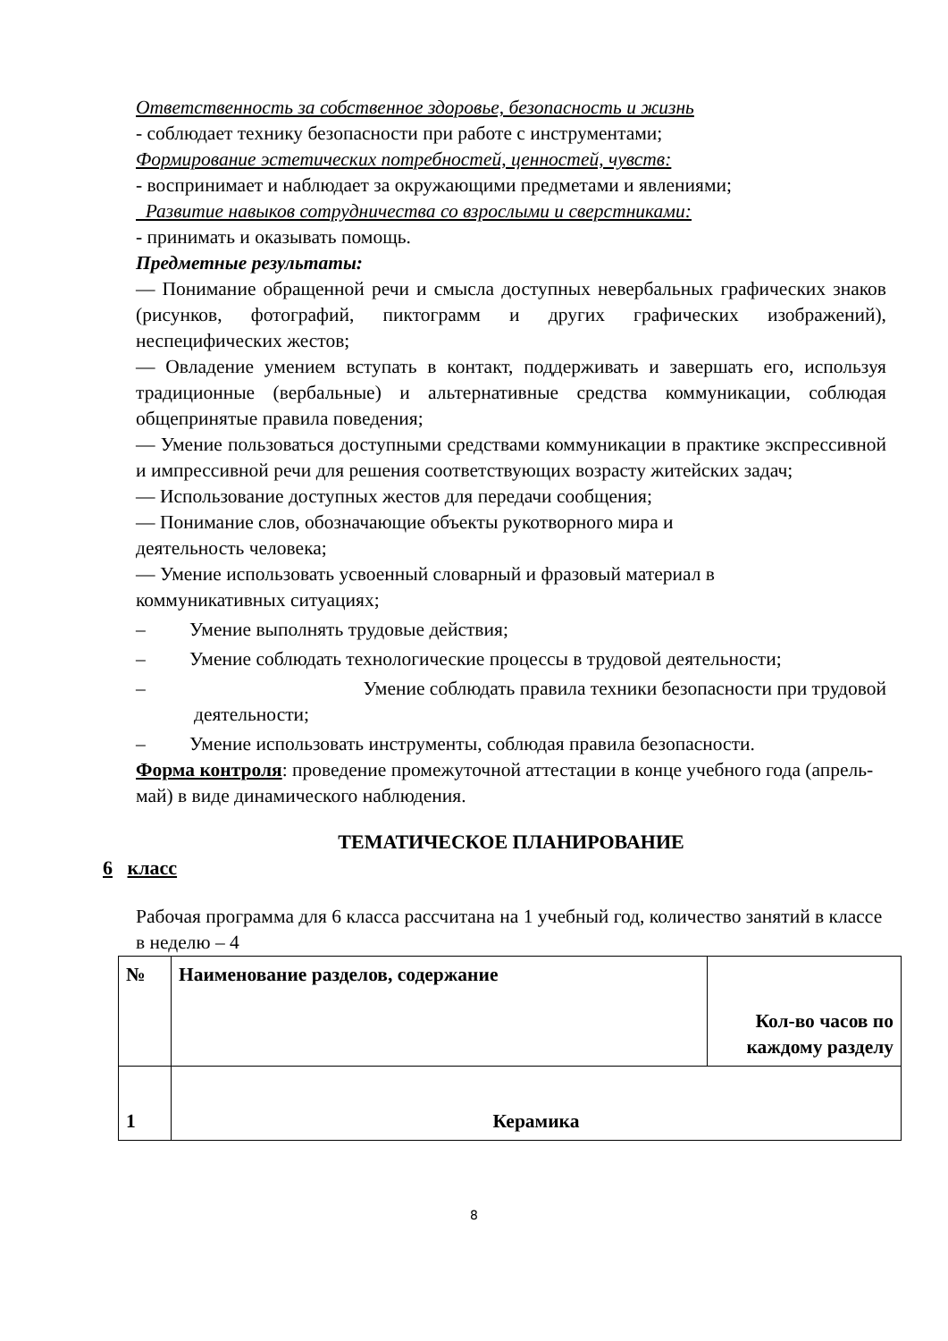Ответственность за собственное здоровье, безопасность и жизнь
- соблюдает технику безопасности при работе с инструментами;
Формирование эстетических потребностей, ценностей, чувств:
- воспринимает и наблюдает за окружающими предметами и явлениями;
Развитие навыков сотрудничества со взрослыми и сверстниками:
- принимать и оказывать помощь.
Предметные результаты:
— Понимание обращенной речи и смысла доступных невербальных графических знаков (рисунков, фотографий, пиктограмм и других графических изображений), неспецифических жестов;
— Овладение умением вступать в контакт, поддерживать и завершать его, используя традиционные (вербальные) и альтернативные средства коммуникации, соблюдая общепринятые правила поведения;
— Умение пользоваться доступными средствами коммуникации в практике экспрессивной и импрессивной речи для решения соответствующих возрасту житейских задач;
— Использование доступных жестов для передачи сообщения;
— Понимание слов, обозначающие объекты рукотворного мира и
деятельность человека;
— Умение использовать усвоенный словарный и фразовый материал в
коммуникативных ситуациях;
– Умение выполнять трудовые действия;
– Умение соблюдать технологические процессы в трудовой деятельности;
– Умение соблюдать правила техники безопасности при трудовой
деятельности;
– Умение использовать инструменты, соблюдая правила безопасности.
Форма контроля: проведение промежуточной аттестации в конце учебного года (апрель-май) в виде динамического наблюдения.
ТЕМАТИЧЕСКОЕ ПЛАНИРОВАНИЕ
6 класс
Рабочая программа для 6 класса рассчитана на 1 учебный год, количество занятий в классе в неделю – 4
| № | Наименование разделов, содержание | Кол-во часов по каждому разделу |
| 1 | Керамика | |
8